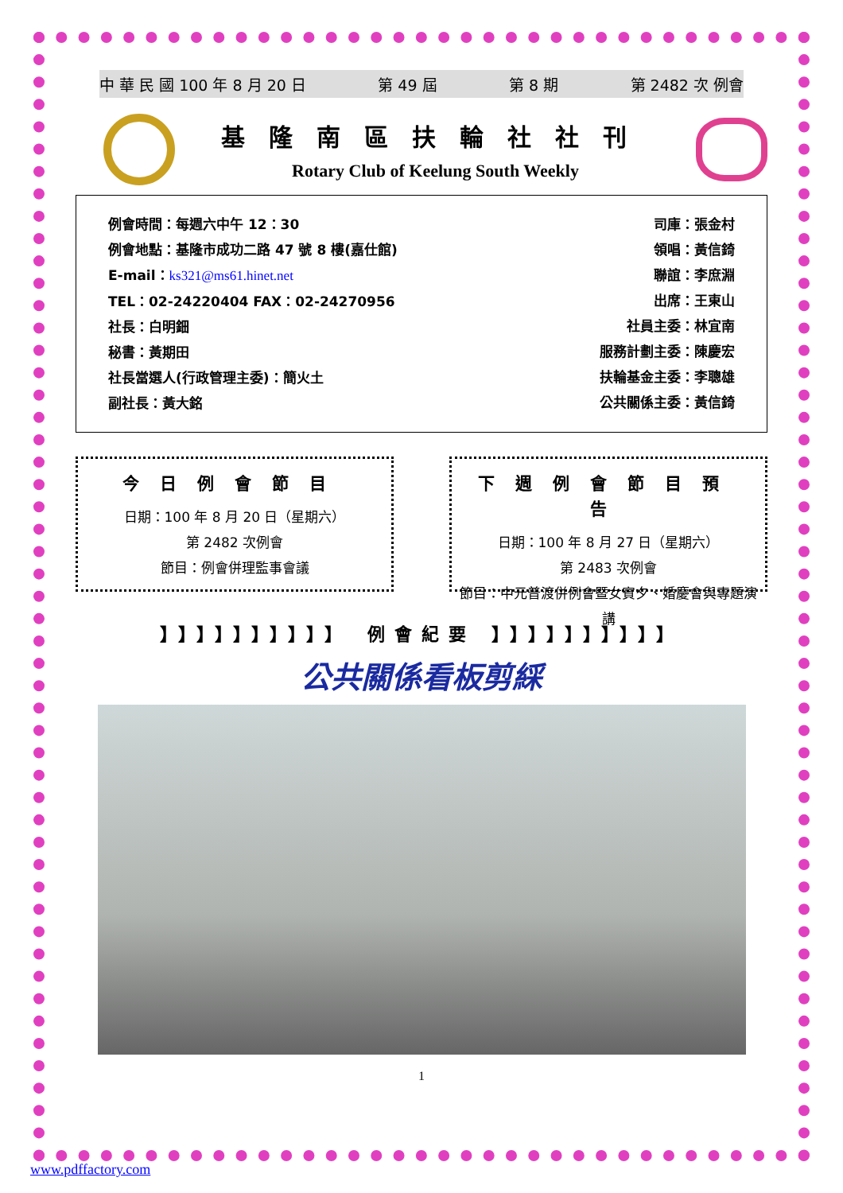中 華 民 國 100 年 8 月 20 日 第 49 屆 第 8 期 第 2482 次 例會
基隆南區扶輪社社刊
Rotary Club of Keelung South Weekly
例會時間：每週六中午 12：30
例會地點：基隆市成功二路 47 號 8 樓(嘉仕館)
E-mail：ks321@ms61.hinet.net
TEL：02-24220404 FAX：02-24270956
社長：白明鈿
秘書：黃期田
社長當選人(行政管理主委)：簡火土
副社長：黃大銘
司庫：張金村
領唱：黃信錡
聯誼：李庶淵
出席：王東山
社員主委：林宜南
服務計劃主委：陳慶宏
扶輪基金主委：李聰雄
公共關係主委：黃信錡
今日例會節目
日期：100 年 8 月 20 日（星期六）
第 2482 次例會
節目：例會併理監事會議
下週例會節目預告
日期：100 年 8 月 27 日（星期六）
第 2483 次例會
節目：中元普渡併例會暨女賓夕、婚慶會與專題演講
】】】】】】】】】】 例會紀要 】】】】】】】】】】
公共關係看板剪綵
1
www.pdffactory.com